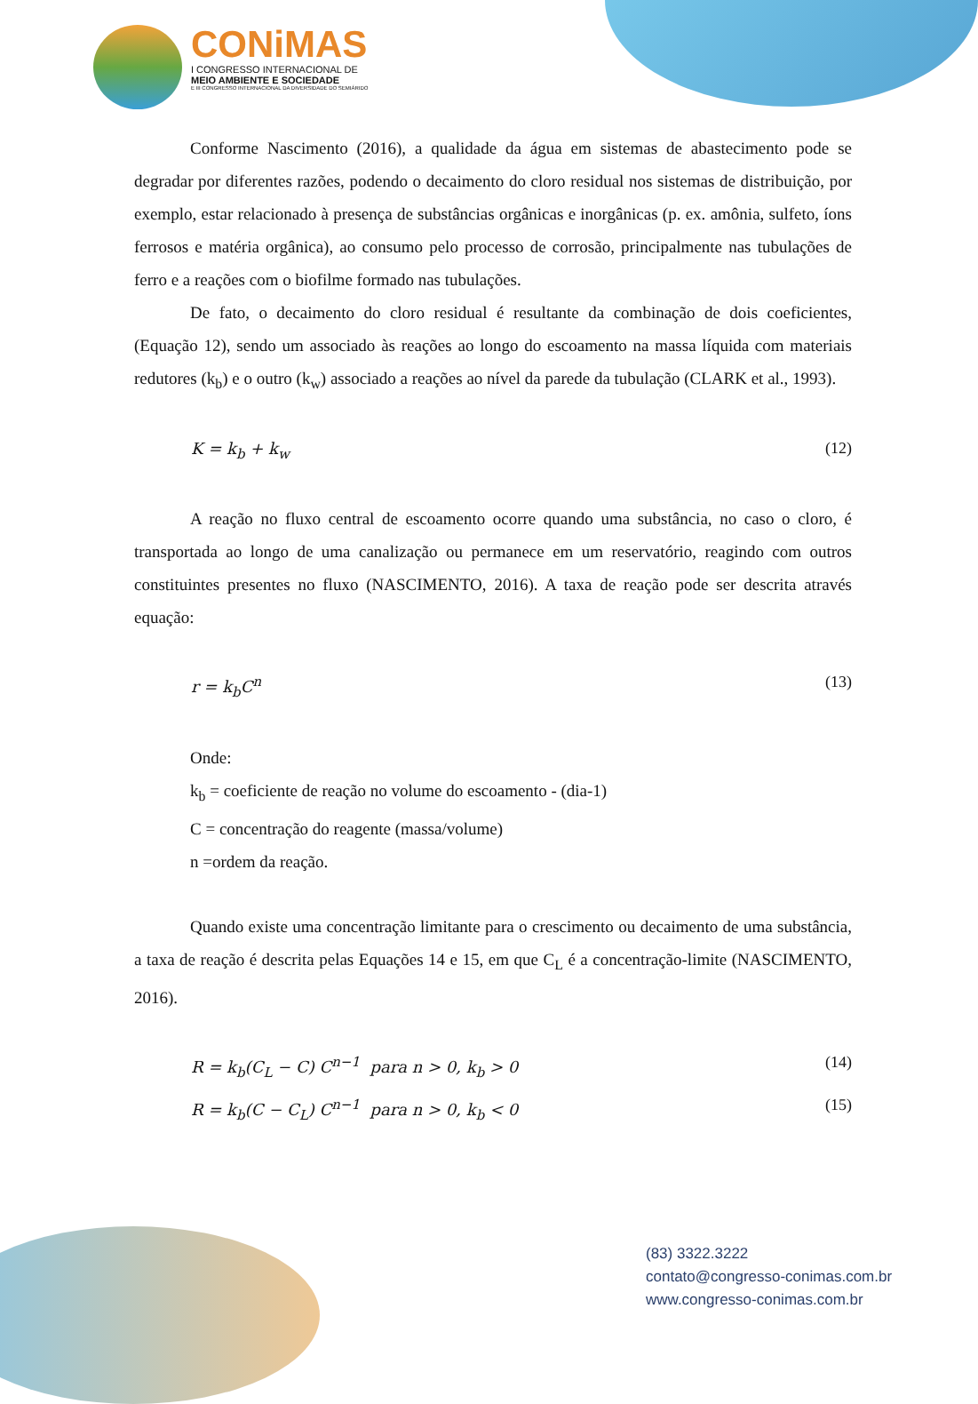CONiMAS
I CONGRESSO INTERNACIONAL DE
MEIO AMBIENTE E SOCIEDADE
E III CONGRESSO INTERNACIONAL DA DIVERSIDADE DO SEMIÁRIDO
Conforme Nascimento (2016), a qualidade da água em sistemas de abastecimento pode se degradar por diferentes razões, podendo o decaimento do cloro residual nos sistemas de distribuição, por exemplo, estar relacionado à presença de substâncias orgânicas e inorgânicas (p. ex. amônia, sulfeto, íons ferrosos e matéria orgânica), ao consumo pelo processo de corrosão, principalmente nas tubulações de ferro e a reações com o biofilme formado nas tubulações.
De fato, o decaimento do cloro residual é resultante da combinação de dois coeficientes, (Equação 12), sendo um associado às reações ao longo do escoamento na massa líquida com materiais redutores (k<sub>b</sub>) e o outro (k<sub>w</sub>) associado a reações ao nível da parede da tubulação (CLARK et al., 1993).
K = k<sub>b</sub> + k<sub>w</sub> (12)
A reação no fluxo central de escoamento ocorre quando uma substância, no caso o cloro, é transportada ao longo de uma canalização ou permanece em um reservatório, reagindo com outros constituintes presentes no fluxo (NASCIMENTO, 2016). A taxa de reação pode ser descrita através equação:
r = k<sub>b</sub>C<sup>n</sup> (13)
Onde:
k<sub>b</sub> = coeficiente de reação no volume do escoamento - (dia-1)
C = concentração do reagente (massa/volume)
n =ordem da reação.
Quando existe uma concentração limitante para o crescimento ou decaimento de uma substância, a taxa de reação é descrita pelas Equações 14 e 15, em que C<sub>L</sub> é a concentração-limite (NASCIMENTO, 2016).
R = k<sub>b</sub>(C<sub>L</sub> − C) C<sup>n−1</sup> para n > 0, k<sub>b</sub> > 0 (14)
R = k<sub>b</sub>(C − C<sub>L</sub>) C<sup>n−1</sup> para n > 0, k<sub>b</sub> < 0 (15)
(83) 3322.3222
contato@congresso-conimas.com.br
www.congresso-conimas.com.br